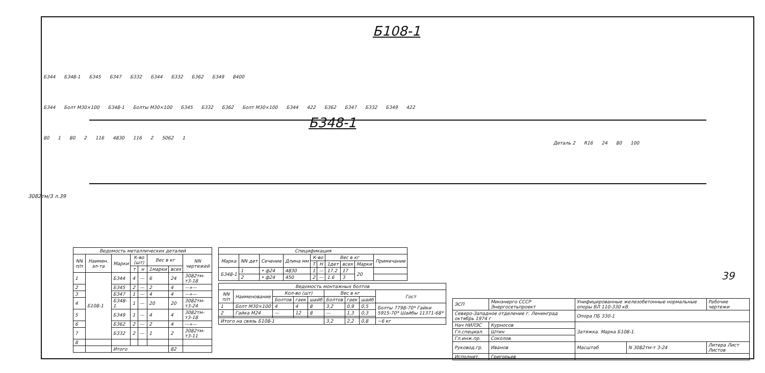3082тм/3 л.39
Б108-1
Б344 Б348-1 Б345 Б347 Б332 Б344 Б332 Б362 Б349 8400
Б344 Болт М30×100 Б348-1 Болты М30×100 Б345 Б332 Б362 Болт М30×100 Б344 422 Б362 Б347 Б332 Б349 422
Б348-1
80 1 80 2 116 4830 116 2 5062 1
Деталь 2 R16 24 80 100
| Ведомость металлических деталей | | | | | | | |
| --- | --- | --- | --- | --- | --- | --- | --- |
| NN п/п | Наимен. эл-та | Марки | К-во (шт) | | Вес в кг | | NN чертежей |
| | | | т | н | 1марки | всех | |
| 1 | Б108-1 | Б344 | 4 | — | 6 | 24 | 3082тм-т3-18 |
| 2 | | Б345 | 2 | — | 2 | 4 | —»— |
| 3 | | Б347 | 1 | — | 4 | 4 | —»— |
| 4 | | Б348-1 | 1 | — | 20 | 20 | 3082тм-т3-24 |
| 5 | | Б349 | 1 | — | 4 | 4 | 3082тм-т3-18 |
| 6 | | Б362 | 2 | — | 2 | 4 | —»— |
| 7 | | Б332 | 2 | — | 1 | 2 | 3082тм-т3-11 |
| 8 | | | | | | | |
| | | Итого | | | | 82 | |
| Спецификация | | | | | | | | | |
| --- | --- | --- | --- | --- | --- | --- | --- | --- | --- |
| Марка | NN дет | Сечение | Длина мм | К-во | | Вес в кг | | | Примечание |
| | | | | Т | Н | 1дет | всех | Марки | |
| Б348-1 | 1 | • ф24 | 4830 | 1 | — | 17.2 | 17 | 20 | |
| | 2 | • ф24 | 450 | 2 | — | 1.6 | 3 | | |
| Ведомость монтажных болтов | | | | | | | | |
| --- | --- | --- | --- | --- | --- | --- | --- | --- |
| NN п/п | Наименование | Кол-во (шт) | | | Вес в кг | | | Гост |
| | | Болтов | гаек | шайб | Болтов | гаек | шайб | |
| 1 | Болт М30×100 | 4 | 4 | 8 | 3,2 | 0,9 | 0,5 | Болты 7798-70* Гайки 5915-70* Шайбы 11371-68* |
| 2 | Гайка М24 | — | 12 | 8 | — | 1,3 | 0,3 | |
| Итого на связь Б108-1 | | | | | 3,2 | 2,2 | 0,8 | ~6 кг |
| ЭСП | Минэнерго СССР Энергосетьпроект | Унифицированные железобетонные нормальные опоры ВЛ 110-330 кВ | | Рабочие чертежи |
| Северо-Западное отделение г. Ленинград октябрь 1974 г | | Опора ПБ 330-1 | | |
| Нач НИЛЭС | Курносов | Затяжка. Марка Б108-1. | | |
| Гл.специал. | Штин | | | |
| Гл.инж.пр. | Соколов | | | |
| Руковод.гр. | Иванов | Масштаб | N 3082тм-т 3-24 | Литера Лист Листов |
| Исполнит. | Григорьев | | | |
39